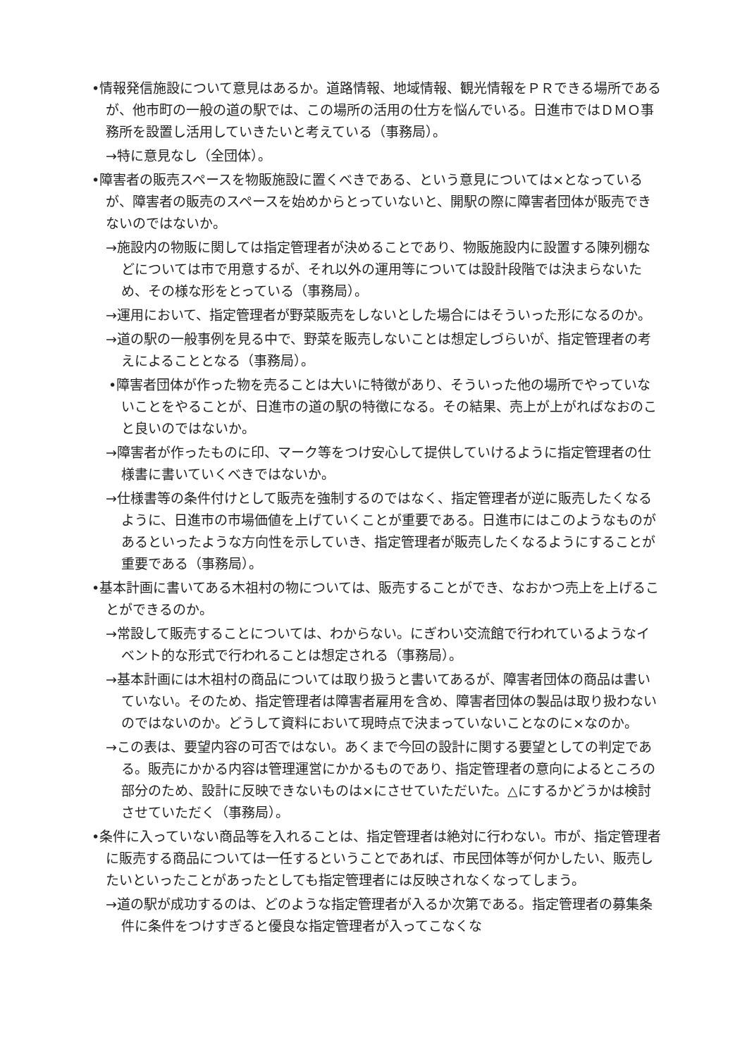•情報発信施設について意見はあるか。道路情報、地域情報、観光情報をＰＲできる場所であるが、他市町の一般の道の駅では、この場所の活用の仕方を悩んでいる。日進市ではＤＭＯ事務所を設置し活用していきたいと考えている（事務局）。
→特に意見なし（全団体）。
•障害者の販売スペースを物販施設に置くべきである、という意見については×となっているが、障害者の販売のスペースを始めからとっていないと、開駅の際に障害者団体が販売できないのではないか。
→施設内の物販に関しては指定管理者が決めることであり、物販施設内に設置する陳列棚などについては市で用意するが、それ以外の運用等については設計段階では決まらないため、その様な形をとっている（事務局）。
→運用において、指定管理者が野菜販売をしないとした場合にはそういった形になるのか。
→道の駅の一般事例を見る中で、野菜を販売しないことは想定しづらいが、指定管理者の考えによることとなる（事務局）。
•障害者団体が作った物を売ることは大いに特徴があり、そういった他の場所でやっていないことをやることが、日進市の道の駅の特徴になる。その結果、売上が上がればなおのこと良いのではないか。
→障害者が作ったものに印、マーク等をつけ安心して提供していけるように指定管理者の仕様書に書いていくべきではないか。
→仕様書等の条件付けとして販売を強制するのではなく、指定管理者が逆に販売したくなるように、日進市の市場価値を上げていくことが重要である。日進市にはこのようなものがあるといったような方向性を示していき、指定管理者が販売したくなるようにすることが重要である（事務局）。
•基本計画に書いてある木祖村の物については、販売することができ、なおかつ売上を上げることができるのか。
→常設して販売することについては、わからない。にぎわい交流館で行われているようなイベント的な形式で行われることは想定される（事務局）。
→基本計画には木祖村の商品については取り扱うと書いてあるが、障害者団体の商品は書いていない。そのため、指定管理者は障害者雇用を含め、障害者団体の製品は取り扱わないのではないのか。どうして資料において現時点で決まっていないことなのに×なのか。
→この表は、要望内容の可否ではない。あくまで今回の設計に関する要望としての判定である。販売にかかる内容は管理運営にかかるものであり、指定管理者の意向によるところの部分のため、設計に反映できないものは×にさせていただいた。△にするかどうかは検討させていただく（事務局）。
•条件に入っていない商品等を入れることは、指定管理者は絶対に行わない。市が、指定管理者に販売する商品については一任するということであれば、市民団体等が何かしたい、販売したいといったことがあったとしても指定管理者には反映されなくなってしまう。
→道の駅が成功するのは、どのような指定管理者が入るか次第である。指定管理者の募集条件に条件をつけすぎると優良な指定管理者が入ってこなくな